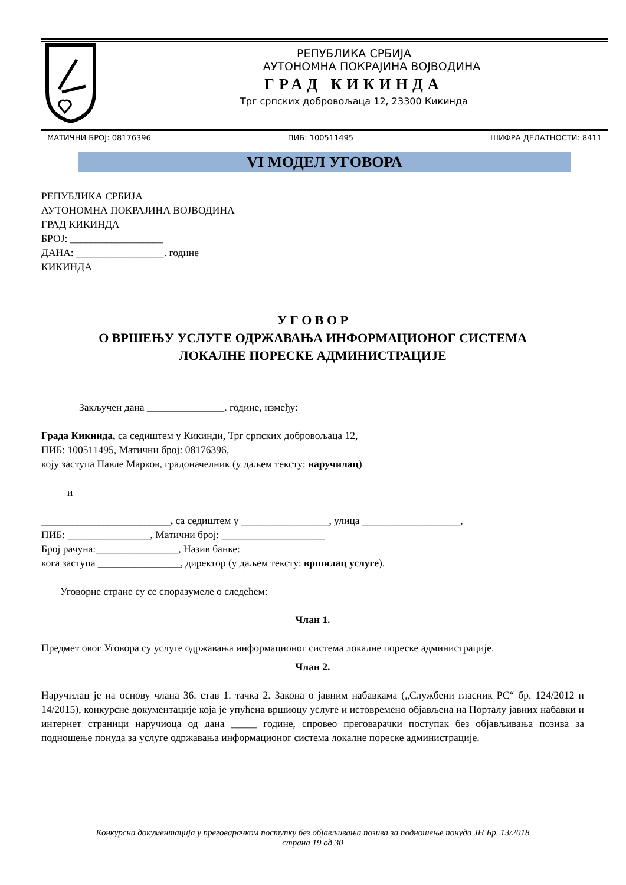РЕПУБЛИКА СРБИЈА
АУТОНОМНА ПОКРАЈИНА ВОЈВОДИНА
ГРАД КИКИНДА
Трг српских добровољаца 12, 23300 Кикинда
МАТИЧНИ БРОЈ: 08176396 ПИБ: 100511495 ШИФРА ДЕЛАТНОСТИ: 8411
VI МОДЕЛ УГОВОРА
РЕПУБЛИКА СРБИЈА
АУТОНОМНА ПОКРАЈИНА ВОЈВОДИНА
ГРАД КИКИНДА
БРОЈ: __________________
ДАНА: _________________. године
КИКИНДА
У Г О В О Р
О ВРШЕЊУ УСЛУГЕ ОДРЖАВАЊА ИНФОРМАЦИОНОГ СИСТЕМА
ЛОКАЛНЕ ПОРЕСКЕ АДМИНИСТРАЦИЈЕ
Закључен дана _______________. године, између:
Града Кикинда, са седиштем у Кикинди, Трг српских добровољаца 12,
ПИБ: 100511495, Матични број: 08176396,
коју заступа Павле Марков, градоначелник (у даљем тексту: наручилац)
и
_________________________, са седиштем у _________________, улица ___________________,
ПИБ: ________________, Матични број: ____________________
Број рачуна:________________, Назив банке:
кога заступа ________________, директор (у даљем тексту: вршилац услуге).
Уговорне стране су се споразумеле о следећем:
Члан 1.
Предмет овог Уговора су услуге одржавања информационог система локалне пореске администрације.
Члан 2.
Наручилац је на основу члана 36. став 1. тачка 2. Закона о јавним набавкама („Службени гласник РС“ бр. 124/2012 и 14/2015), конкурсне документације која је упућена вршиоцу услуге и истовремено објављена на Порталу јавних набавки и интернет страници наручиоца од дана _____ године, спровео преговарачки поступак без објављивања позива за подношење понуда за услуге одржавања информационог система локалне пореске администрације.
Конкурсна документација у преговарачком поступку без објављивања позива за подношење понуда ЈН Бр. 13/2018
страна 19 од 30